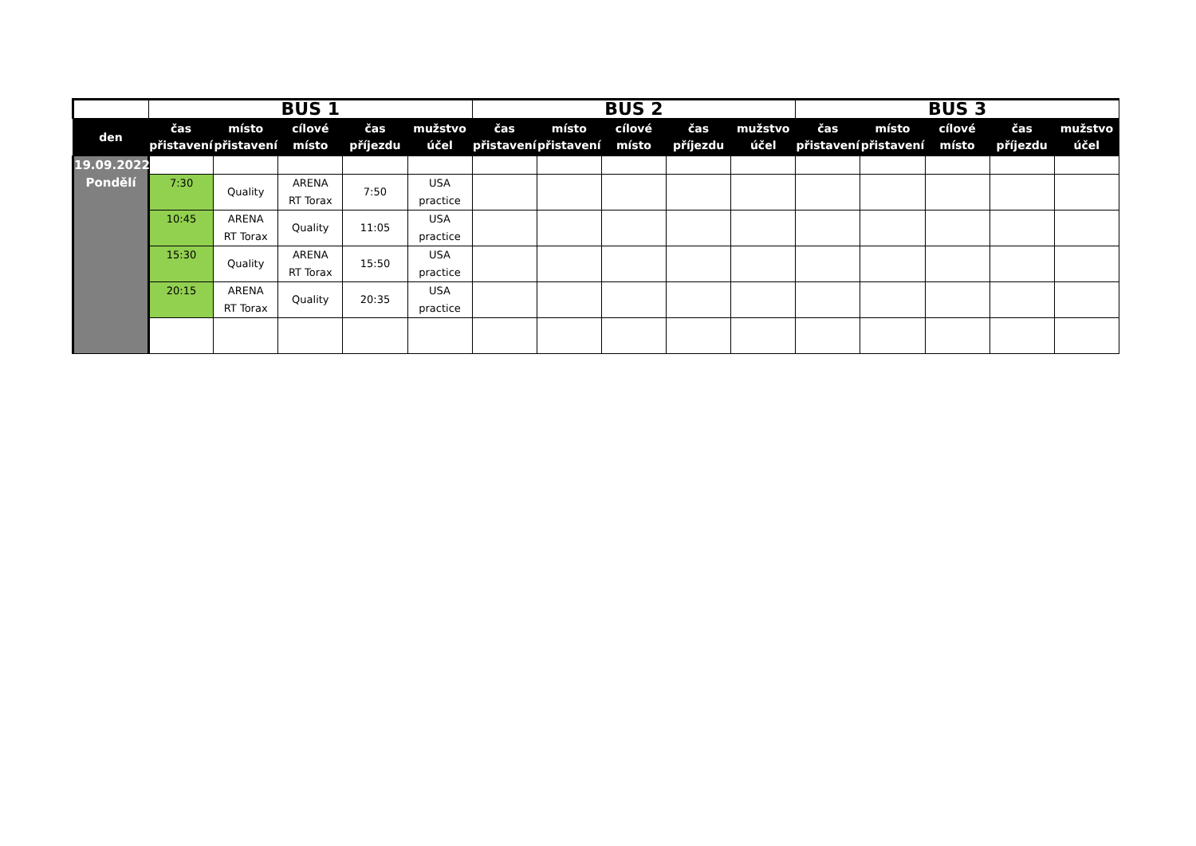| | BUS 1 | | | | | BUS 2 | | | | | BUS 3 | | | | |
| --- | --- | --- | --- | --- | --- | --- | --- | --- | --- | --- | --- | --- | --- | --- | --- |
| den | čas přistavení | místo přistavení | cílové místo | čas příjezdu | mužstvo účel | čas přistavení | místo přistavení | cílové místo | čas příjezdu | mužstvo účel | čas přistavení | místo přistavení | cílové místo | čas příjezdu | mužstvo účel |
| 19.09.2022 Pondělí | | | | | | | | | | | | | | | |
| | 7:30 | Quality | ARENA RT Torax | 7:50 | USA practice | | | | | | | | | | |
| | 10:45 | ARENA RT Torax | Quality | 11:05 | USA practice | | | | | | | | | | |
| | 15:30 | Quality | ARENA RT Torax | 15:50 | USA practice | | | | | | | | | | |
| | 20:15 | ARENA RT Torax | Quality | 20:35 | USA practice | | | | | | | | | | |